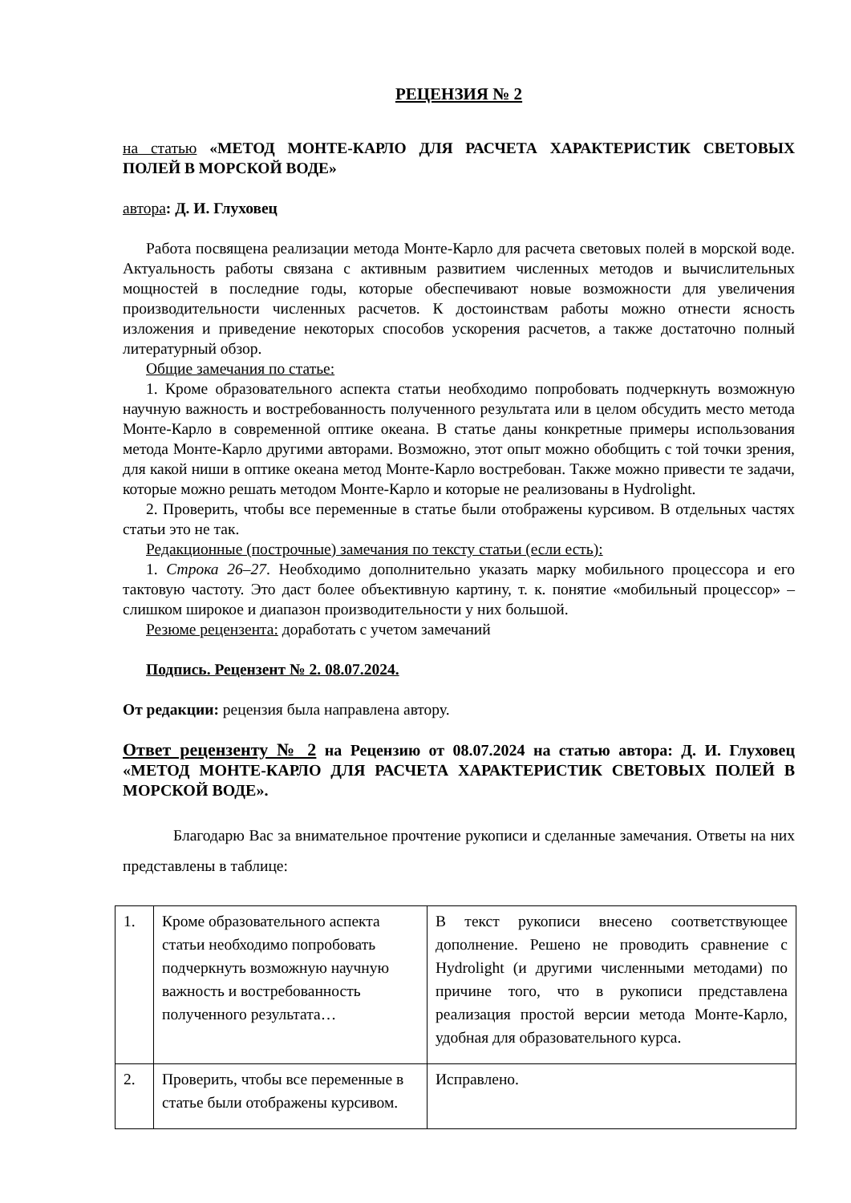РЕЦЕНЗИЯ № 2
на статью «МЕТОД МОНТЕ-КАРЛО ДЛЯ РАСЧЕТА ХАРАКТЕРИСТИК СВЕТОВЫХ ПОЛЕЙ В МОРСКОЙ ВОДЕ»
автора: Д. И. Глуховец
Работа посвящена реализации метода Монте-Карло для расчета световых полей в морской воде. Актуальность работы связана с активным развитием численных методов и вычислительных мощностей в последние годы, которые обеспечивают новые возможности для увеличения производительности численных расчетов. К достоинствам работы можно отнести ясность изложения и приведение некоторых способов ускорения расчетов, а также достаточно полный литературный обзор.
Общие замечания по статье:
1. Кроме образовательного аспекта статьи необходимо попробовать подчеркнуть возможную научную важность и востребованность полученного результата или в целом обсудить место метода Монте-Карло в современной оптике океана. В статье даны конкретные примеры использования метода Монте-Карло другими авторами. Возможно, этот опыт можно обобщить с той точки зрения, для какой ниши в оптике океана метод Монте-Карло востребован. Также можно привести те задачи, которые можно решать методом Монте-Карло и которые не реализованы в Hydrolight.
2. Проверить, чтобы все переменные в статье были отображены курсивом. В отдельных частях статьи это не так.
Редакционные (построчные) замечания по тексту статьи (если есть):
1. Строка 26–27. Необходимо дополнительно указать марку мобильного процессора и его тактовую частоту. Это даст более объективную картину, т. к. понятие «мобильный процессор» – слишком широкое и диапазон производительности у них большой.
Резюме рецензента: доработать с учетом замечаний
Подпись. Рецензент № 2. 08.07.2024.
От редакции: рецензия была направлена автору.
Ответ рецензенту № 2 на Рецензию от 08.07.2024 на статью автора: Д. И. Глуховец «МЕТОД МОНТЕ-КАРЛО ДЛЯ РАСЧЕТА ХАРАКТЕРИСТИК СВЕТОВЫХ ПОЛЕЙ В МОРСКОЙ ВОДЕ».
Благодарю Вас за внимательное прочтение рукописи и сделанные замечания. Ответы на них представлены в таблице:
| 1. | Кроме образовательного аспекта статьи необходимо попробовать подчеркнуть возможную научную важность и востребованность полученного результата… | В текст рукописи внесено соответствующее дополнение. Решено не проводить сравнение с Hydrolight (и другими численными методами) по причине того, что в рукописи представлена реализация простой версии метода Монте-Карло, удобная для образовательного курса. |
| 2. | Проверить, чтобы все переменные в статье были отображены курсивом. | Исправлено. |